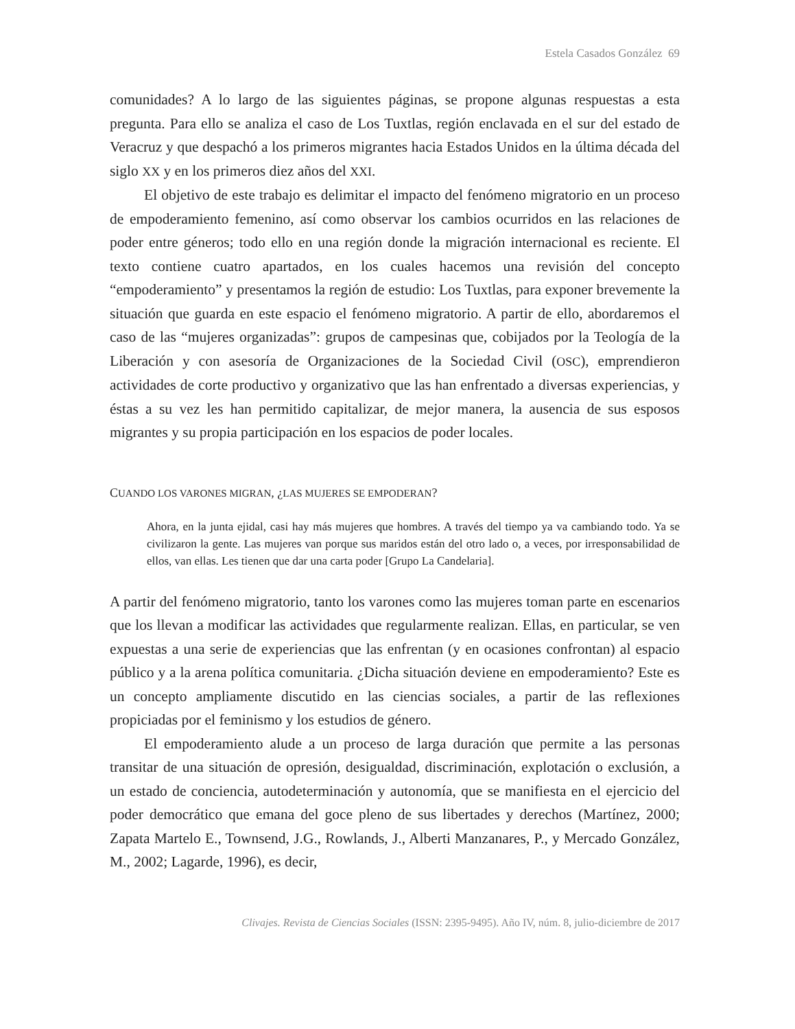Estela Casados González 69
comunidades? A lo largo de las siguientes páginas, se propone algunas respuestas a esta pregunta. Para ello se analiza el caso de Los Tuxtlas, región enclavada en el sur del estado de Veracruz y que despachó a los primeros migrantes hacia Estados Unidos en la última década del siglo XX y en los primeros diez años del XXI.
El objetivo de este trabajo es delimitar el impacto del fenómeno migratorio en un proceso de empoderamiento femenino, así como observar los cambios ocurridos en las relaciones de poder entre géneros; todo ello en una región donde la migración internacional es reciente. El texto contiene cuatro apartados, en los cuales hacemos una revisión del concepto “empoderamiento” y presentamos la región de estudio: Los Tuxtlas, para exponer brevemente la situación que guarda en este espacio el fenómeno migratorio. A partir de ello, abordaremos el caso de las “mujeres organizadas”: grupos de campesinas que, cobijados por la Teología de la Liberación y con asesoría de Organizaciones de la Sociedad Civil (OSC), emprendieron actividades de corte productivo y organizativo que las han enfrentado a diversas experiencias, y éstas a su vez les han permitido capitalizar, de mejor manera, la ausencia de sus esposos migrantes y su propia participación en los espacios de poder locales.
CUANDO LOS VARONES MIGRAN, ¿LAS MUJERES SE EMPODERAN?
Ahora, en la junta ejidal, casi hay más mujeres que hombres. A través del tiempo ya va cambiando todo. Ya se civilizaron la gente. Las mujeres van porque sus maridos están del otro lado o, a veces, por irresponsabilidad de ellos, van ellas. Les tienen que dar una carta poder [Grupo La Candelaria].
A partir del fenómeno migratorio, tanto los varones como las mujeres toman parte en escenarios que los llevan a modificar las actividades que regularmente realizan. Ellas, en particular, se ven expuestas a una serie de experiencias que las enfrentan (y en ocasiones confrontan) al espacio público y a la arena política comunitaria. ¿Dicha situación deviene en empoderamiento? Este es un concepto ampliamente discutido en las ciencias sociales, a partir de las reflexiones propiciadas por el feminismo y los estudios de género.
El empoderamiento alude a un proceso de larga duración que permite a las personas transitar de una situación de opresión, desigualdad, discriminación, explotación o exclusión, a un estado de conciencia, autodeterminación y autonomía, que se manifiesta en el ejercicio del poder democrático que emana del goce pleno de sus libertades y derechos (Martínez, 2000; Zapata Martelo E., Townsend, J.G., Rowlands, J., Alberti Manzanares, P., y Mercado González, M., 2002; Lagarde, 1996), es decir,
Clivajes. Revista de Ciencias Sociales (ISSN: 2395-9495). Año IV, núm. 8, julio-diciembre de 2017